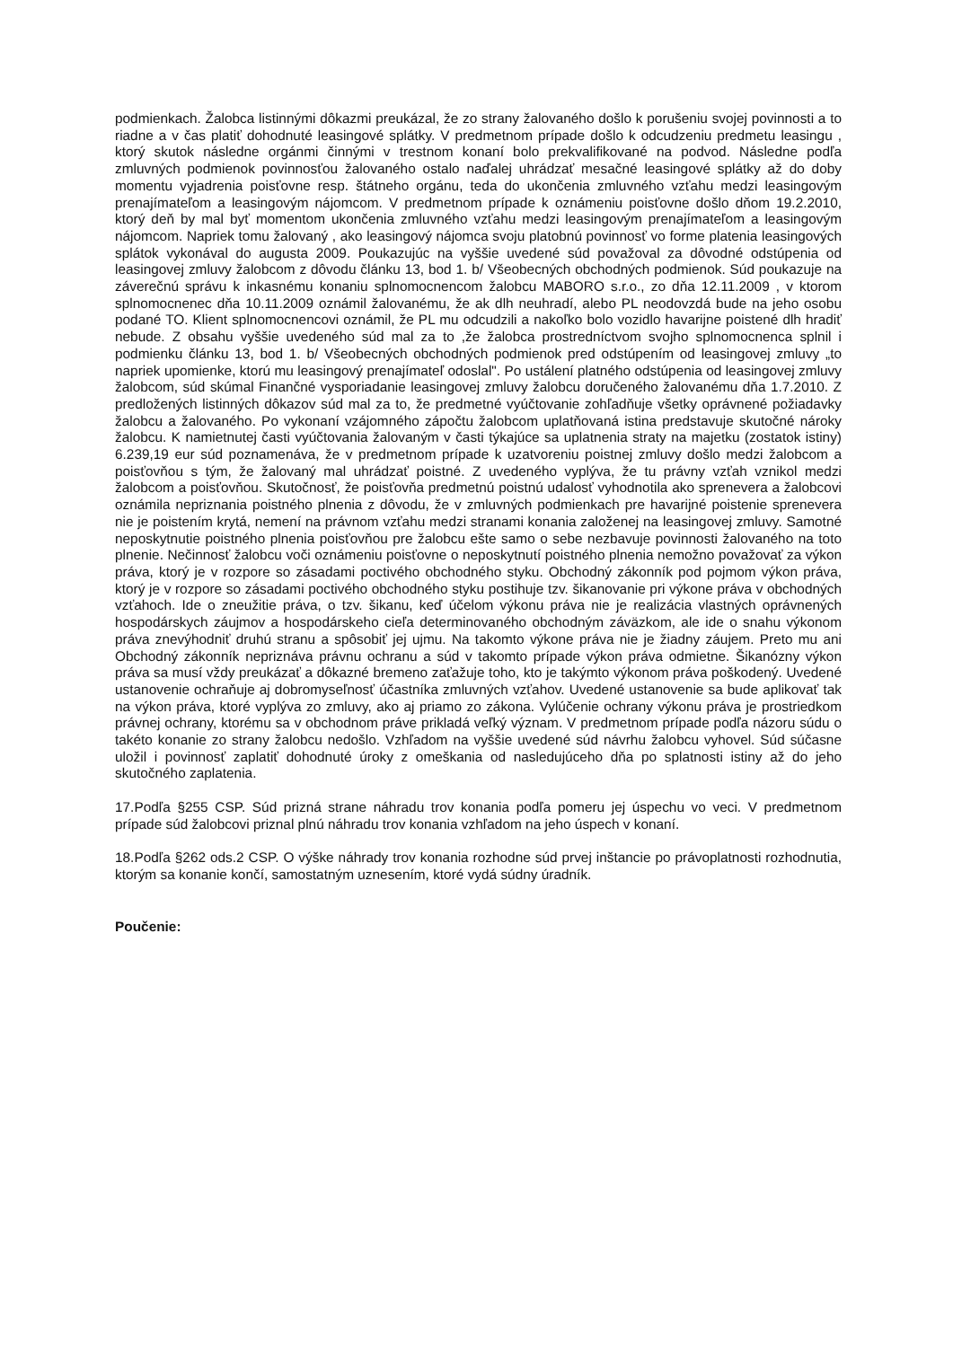podmienkach. Žalobca listinnými dôkazmi preukázal, že zo strany žalovaného došlo k porušeniu svojej povinnosti a to riadne a v čas platiť dohodnuté leasingové splátky. V predmetnom prípade došlo k odcudzeniu predmetu leasingu , ktorý skutok následne orgánmi činnými v trestnom konaní bolo prekvalifikované na podvod. Následne podľa zmluvných podmienok povinnosťou žalovaného ostalo naďalej uhrádzať mesačné leasingové splátky až do doby momentu vyjadrenia poisťovne resp. štátneho orgánu, teda do ukončenia zmluvného vzťahu medzi leasingovým prenajímateľom a leasingovým nájomcom. V predmetnom prípade k oznámeniu poisťovne došlo dňom 19.2.2010, ktorý deň by mal byť momentom ukončenia zmluvného vzťahu medzi leasingovým prenajímateľom a leasingovým nájomcom. Napriek tomu žalovaný , ako leasingový nájomca svoju platobnú povinnosť vo forme platenia leasingových splátok vykonával do augusta 2009. Poukazujúc na vyššie uvedené súd považoval za dôvodné odstúpenia od leasingovej zmluvy žalobcom z dôvodu článku 13, bod 1. b/ Všeobecných obchodných podmienok. Súd poukazuje na záverečnú správu k inkasnému konaniu splnomocnencom žalobcu MABORO s.r.o., zo dňa 12.11.2009 , v ktorom splnomocnenec dňa 10.11.2009 oznámil žalovanému, že ak dlh neuhradí, alebo PL neodovzdá bude na jeho osobu podané TO. Klient splnomocnencovi oznámil, že PL mu odcudzili a nakoľko bolo vozidlo havarijne poistené dlh hradiť nebude. Z obsahu vyššie uvedeného súd mal za to ,že žalobca prostredníctvom svojho splnomocnenca splnil i podmienku článku 13, bod 1. b/ Všeobecných obchodných podmienok pred odstúpením od leasingovej zmluvy „to napriek upomienke, ktorú mu leasingový prenajímateľ odoslal". Po ustálení platného odstúpenia od leasingovej zmluvy žalobcom, súd skúmal Finančné vysporiadanie leasingovej zmluvy žalobcu doručeného žalovanému dňa 1.7.2010. Z predložených listinných dôkazov súd mal za to, že predmetné vyúčtovanie zohľadňuje všetky oprávnené požiadavky žalobcu a žalovaného. Po vykonaní vzájomného zápočtu žalobcom uplatňovaná istina predstavuje skutočné nároky žalobcu. K namietnutej časti vyúčtovania žalovaným v časti týkajúce sa uplatnenia straty na majetku (zostatok istiny) 6.239,19 eur súd poznamenáva, že v predmetnom prípade k uzatvoreniu poistnej zmluvy došlo medzi žalobcom a poisťovňou s tým, že žalovaný mal uhrádzať poistné. Z uvedeného vyplýva, že tu právny vzťah vznikol medzi žalobcom a poisťovňou. Skutočnosť, že poisťovňa predmetnú poistnú udalosť vyhodnotila ako sprenevera a žalobcovi oznámila nepriznania poistného plnenia z dôvodu, že v zmluvných podmienkach pre havarijné poistenie sprenevera nie je poistením krytá, nemení na právnom vzťahu medzi stranami konania založenej na leasingovej zmluvy. Samotné neposkytnutie poistného plnenia poisťovňou pre žalobcu ešte samo o sebe nezbavuje povinnosti žalovaného na toto plnenie. Nečinnosť žalobcu voči oznámeniu poisťovne o neposkytnutí poistného plnenia nemožno považovať za výkon práva, ktorý je v rozpore so zásadami poctivého obchodného styku. Obchodný zákonník pod pojmom výkon práva, ktorý je v rozpore so zásadami poctivého obchodného styku postihuje tzv. šikanovanie pri výkone práva v obchodných vzťahoch. Ide o zneužitie práva, o tzv. šikanu, keď účelom výkonu práva nie je realizácia vlastných oprávnených hospodárskych záujmov a hospodárskeho cieľa determinovaného obchodným záväzkom, ale ide o snahu výkonom práva znevýhodniť druhú stranu a spôsobiť jej ujmu. Na takomto výkone práva nie je žiadny záujem. Preto mu ani Obchodný zákonník nepriznáva právnu ochranu a súd v takomto prípade výkon práva odmietne. Šikanózny výkon práva sa musí vždy preukázať a dôkazné bremeno zaťažuje toho, kto je takýmto výkonom práva poškodený. Uvedené ustanovenie ochraňuje aj dobromyseľnosť účastníka zmluvných vzťahov. Uvedené ustanovenie sa bude aplikovať tak na výkon práva, ktoré vyplýva zo zmluvy, ako aj priamo zo zákona. Vylúčenie ochrany výkonu práva je prostriedkom právnej ochrany, ktorému sa v obchodnom práve prikladá veľký význam. V predmetnom prípade podľa názoru súdu o takéto konanie zo strany žalobcu nedošlo. Vzhľadom na vyššie uvedené súd návrhu žalobcu vyhovel. Súd súčasne uložil i povinnosť zaplatiť dohodnuté úroky z omeškania od nasledujúceho dňa po splatnosti istiny až do jeho skutočného zaplatenia.
17.Podľa §255 CSP. Súd prizná strane náhradu trov konania podľa pomeru jej úspechu vo veci. V predmetnom prípade súd žalobcovi priznal plnú náhradu trov konania vzhľadom na jeho úspech v konaní.
18.Podľa §262 ods.2 CSP. O výške náhrady trov konania rozhodne súd prvej inštancie po právoplatnosti rozhodnutia, ktorým sa konanie končí, samostatným uznesením, ktoré vydá súdny úradník.
Poučenie: